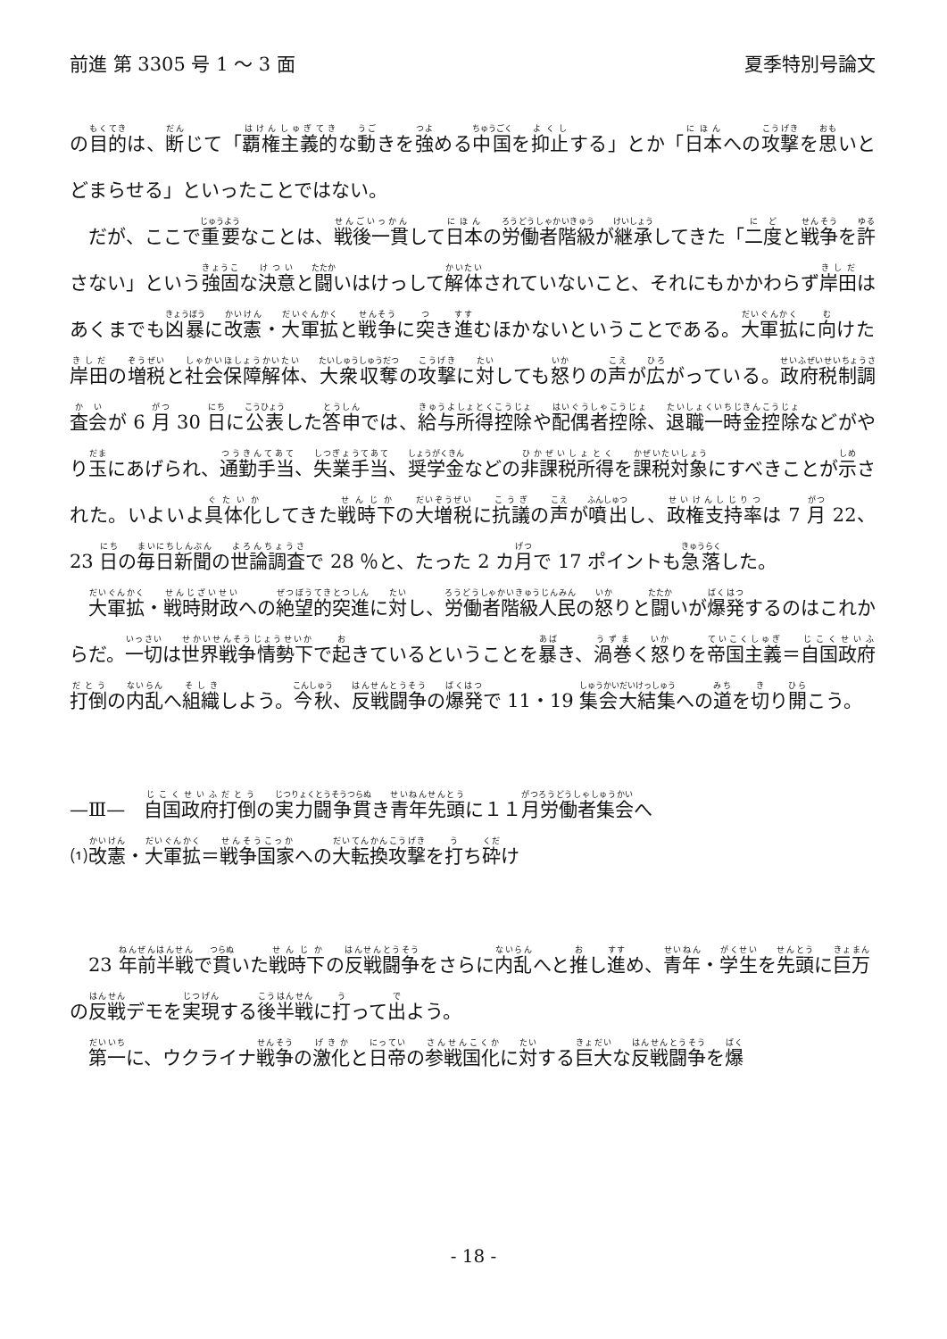前進 第 3305 号 1 ～ 3 面 夏季特別号論文
の目的は、断じて「覇権主義的な動きを強める中国を抑止する」とか「日本への攻撃を思いとどまらせる」といったことではない。
だが、ここで重要なことは、戦後一貫して日本の労働者階級が継承してきた「二度と戦争を許さない」という強固な決意と闘いはけっして解体されていないこと、それにもかかわらず岸田はあくまでも凶暴に改憲・大軍拡と戦争に突き進むほかないということである。大軍拡に向けた岸田の増税と社会保障解体、大衆収奪の攻撃に対しても怒りの声が広がっている。政府税制調査会が 6 月 30 日に公表した答申では、給与所得控除や配偶者控除、退職一時金控除などがやり玉にあげられ、通勤手当、失業手当、奨学金などの非課税所得を課税対象にすべきことが示された。いよいよ具体化してきた戦時下の大増税に抗議の声が噴出し、政権支持率は 7 月 22、23 日の毎日新聞の世論調査で 28 ％と、たった 2 カ月で 17 ポイントも急落した。
大軍拡・戦時財政への絶望的突進に対し、労働者階級人民の怒りと闘いが爆発するのはこれからだ。一切は世界戦争情勢下で起きているということを暴き、渦巻く怒りを帝国主義＝自国政府打倒の内乱へ組織しよう。今秋、反戦闘争の爆発で 11・19 集会大結集への道を切り開こう。
—Ⅲ—　自国政府打倒の実力闘争貫き青年先頭に１１月労働者集会へ
⑴改憲・大軍拡＝戦争国家への大転換攻撃を打ち砕け
23 年前半戦で貫いた戦時下の反戦闘争をさらに内乱へと推し進め、青年・学生を先頭に巨万の反戦デモを実現する後半戦に打って出よう。
第一に、ウクライナ戦争の激化と日帝の参戦国化に対する巨大な反戦闘争を爆
- 18 -